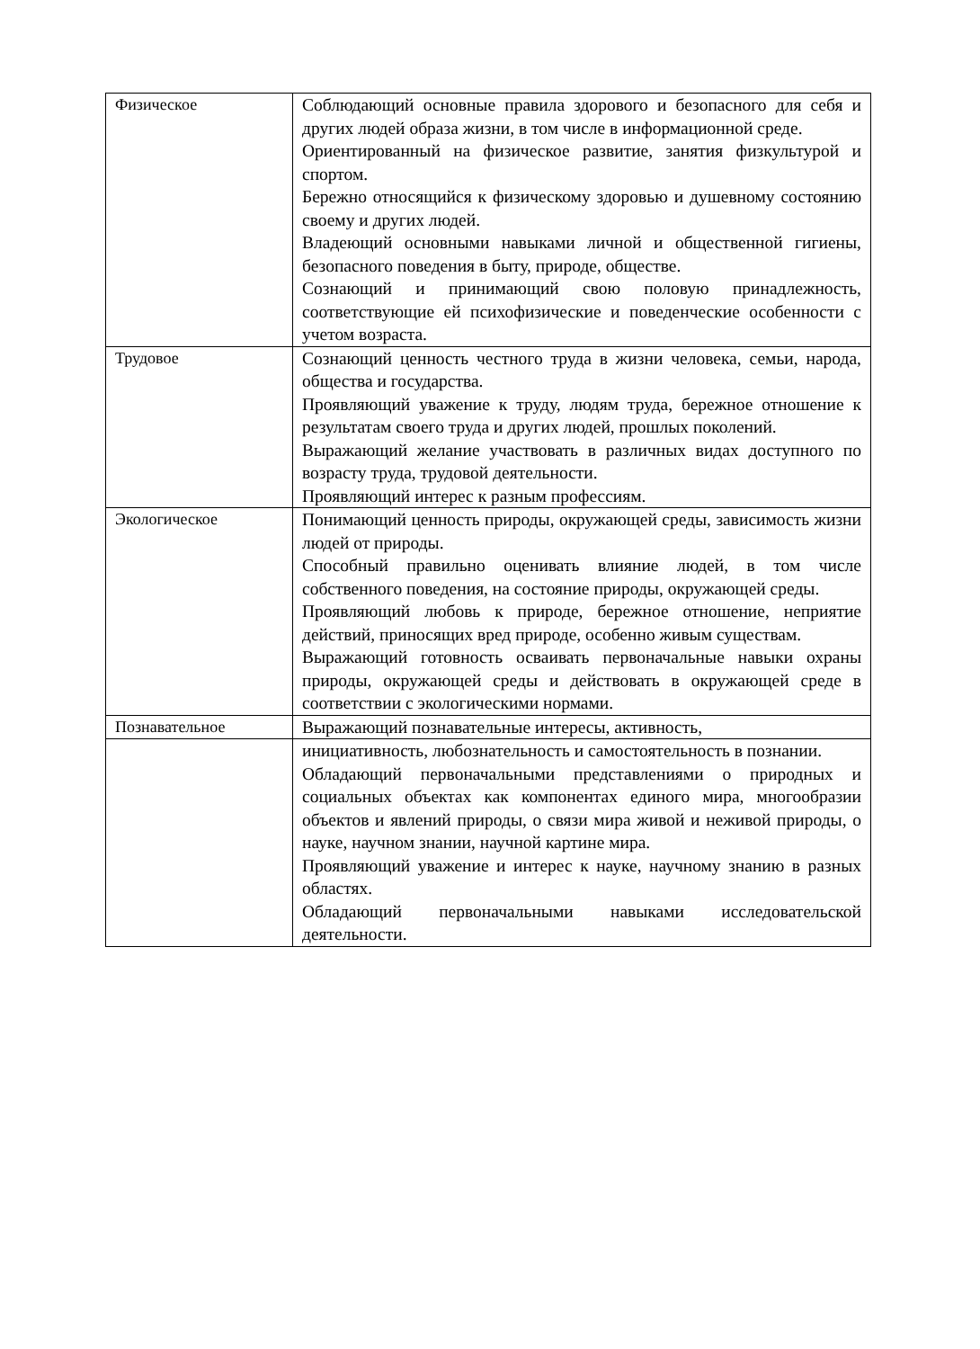| Физическое | Соблюдающий основные правила здорового и безопасного для себя и других людей образа жизни, в том числе в информационной среде. Ориентированный на физическое развитие, занятия физкультурой и спортом. Бережно относящийся к физическому здоровью и душевному состоянию своему и других людей. Владеющий основными навыками личной и общественной гигиены, безопасного поведения в быту, природе, обществе. Сознающий и принимающий свою половую принадлежность, соответствующие ей психофизические и поведенческие особенности с учетом возраста. |
| Трудовое | Сознающий ценность честного труда в жизни человека, семьи, народа, общества и государства. Проявляющий уважение к труду, людям труда, бережное отношение к результатам своего труда и других людей, прошлых поколений. Выражающий желание участвовать в различных видах доступного по возрасту труда, трудовой деятельности. Проявляющий интерес к разным профессиям. |
| Экологическое | Понимающий ценность природы, окружающей среды, зависимость жизни людей от природы. Способный правильно оценивать влияние людей, в том числе собственного поведения, на состояние природы, окружающей среды. Проявляющий любовь к природе, бережное отношение, неприятие действий, приносящих вред природе, особенно живым существам. Выражающий готовность осваивать первоначальные навыки охраны природы, окружающей среды и действовать в окружающей среде в соответствии с экологическими нормами. |
| Познавательное | Выражающий познавательные интересы, активность, |
| | инициативность, любознательность и самостоятельность в познании. Обладающий первоначальными представлениями о природных и социальных объектах как компонентах единого мира, многообразии объектов и явлений природы, о связи мира живой и неживой природы, о науке, научном знании, научной картине мира. Проявляющий уважение и интерес к науке, научному знанию в разных областях. Обладающий первоначальными навыками исследовательской деятельности. |